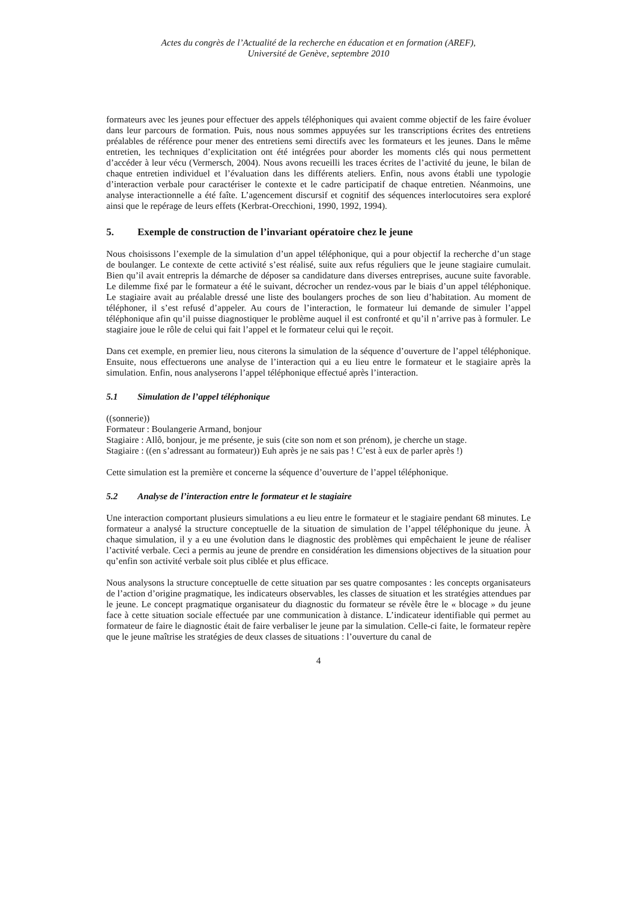Actes du congrès de l’Actualité de la recherche en éducation et en formation (AREF),
Université de Genève, septembre 2010
formateurs avec les jeunes pour effectuer des appels téléphoniques qui avaient comme objectif de les faire évoluer dans leur parcours de formation. Puis, nous nous sommes appuyées sur les transcriptions écrites des entretiens préalables de référence pour mener des entretiens semi directifs avec les formateurs et les jeunes. Dans le même entretien, les techniques d’explicitation ont été intégrées pour aborder les moments clés qui nous permettent d’accéder à leur vécu (Vermersch, 2004). Nous avons recueilli les traces écrites de l’activité du jeune, le bilan de chaque entretien individuel et l’évaluation dans les différents ateliers. Enfin, nous avons établi une typologie d’interaction verbale pour caractériser le contexte et le cadre participatif de chaque entretien. Néanmoins, une analyse interactionnelle a été faîte. L’agencement discursif et cognitif des séquences interlocutoires sera exploré ainsi que le repérage de leurs effets (Kerbrat-Orecchioni, 1990, 1992, 1994).
5. Exemple de construction de l’invariant opératoire chez le jeune
Nous choisissons l’exemple de la simulation d’un appel téléphonique, qui a pour objectif la recherche d’un stage de boulanger. Le contexte de cette activité s’est réalisé, suite aux refus réguliers que le jeune stagiaire cumulait. Bien qu’il avait entrepris la démarche de déposer sa candidature dans diverses entreprises, aucune suite favorable. Le dilemme fixé par le formateur a été le suivant, décrocher un rendez-vous par le biais d’un appel téléphonique. Le stagiaire avait au préalable dressé une liste des boulangers proches de son lieu d’habitation. Au moment de téléphoner, il s’est refusé d’appeler. Au cours de l’interaction, le formateur lui demande de simuler l’appel téléphonique afin qu’il puisse diagnostiquer le problème auquel il est confronté et qu’il n’arrive pas à formuler. Le stagiaire joue le rôle de celui qui fait l’appel et le formateur celui qui le reçoit.
Dans cet exemple, en premier lieu, nous citerons la simulation de la séquence d’ouverture de l’appel téléphonique. Ensuite, nous effectuerons une analyse de l’interaction qui a eu lieu entre le formateur et le stagiaire après la simulation. Enfin, nous analyserons l’appel téléphonique effectué après l’interaction.
5.1 Simulation de l’appel téléphonique
((sonnerie))
Formateur : Boulangerie Armand, bonjour
Stagiaire : Allô, bonjour, je me présente, je suis (cite son nom et son prénom), je cherche un stage.
Stagiaire : ((en s’adressant au formateur)) Euh après je ne sais pas ! C’est à eux de parler après !)
Cette simulation est la première et concerne la séquence d’ouverture de l’appel téléphonique.
5.2 Analyse de l’interaction entre le formateur et le stagiaire
Une interaction comportant plusieurs simulations a eu lieu entre le formateur et le stagiaire pendant 68 minutes. Le formateur a analysé la structure conceptuelle de la situation de simulation de l’appel téléphonique du jeune. À chaque simulation, il y a eu une évolution dans le diagnostic des problèmes qui empêchaient le jeune de réaliser l’activité verbale. Ceci a permis au jeune de prendre en considération les dimensions objectives de la situation pour qu’enfin son activité verbale soit plus ciblée et plus efficace.
Nous analysons la structure conceptuelle de cette situation par ses quatre composantes : les concepts organisateurs de l’action d’origine pragmatique, les indicateurs observables, les classes de situation et les stratégies attendues par le jeune. Le concept pragmatique organisateur du diagnostic du formateur se révèle être le « blocage » du jeune face à cette situation sociale effectuée par une communication à distance. L’indicateur identifiable qui permet au formateur de faire le diagnostic était de faire verbaliser le jeune par la simulation. Celle-ci faite, le formateur repère que le jeune maîtrise les stratégies de deux classes de situations : l’ouverture du canal de
4